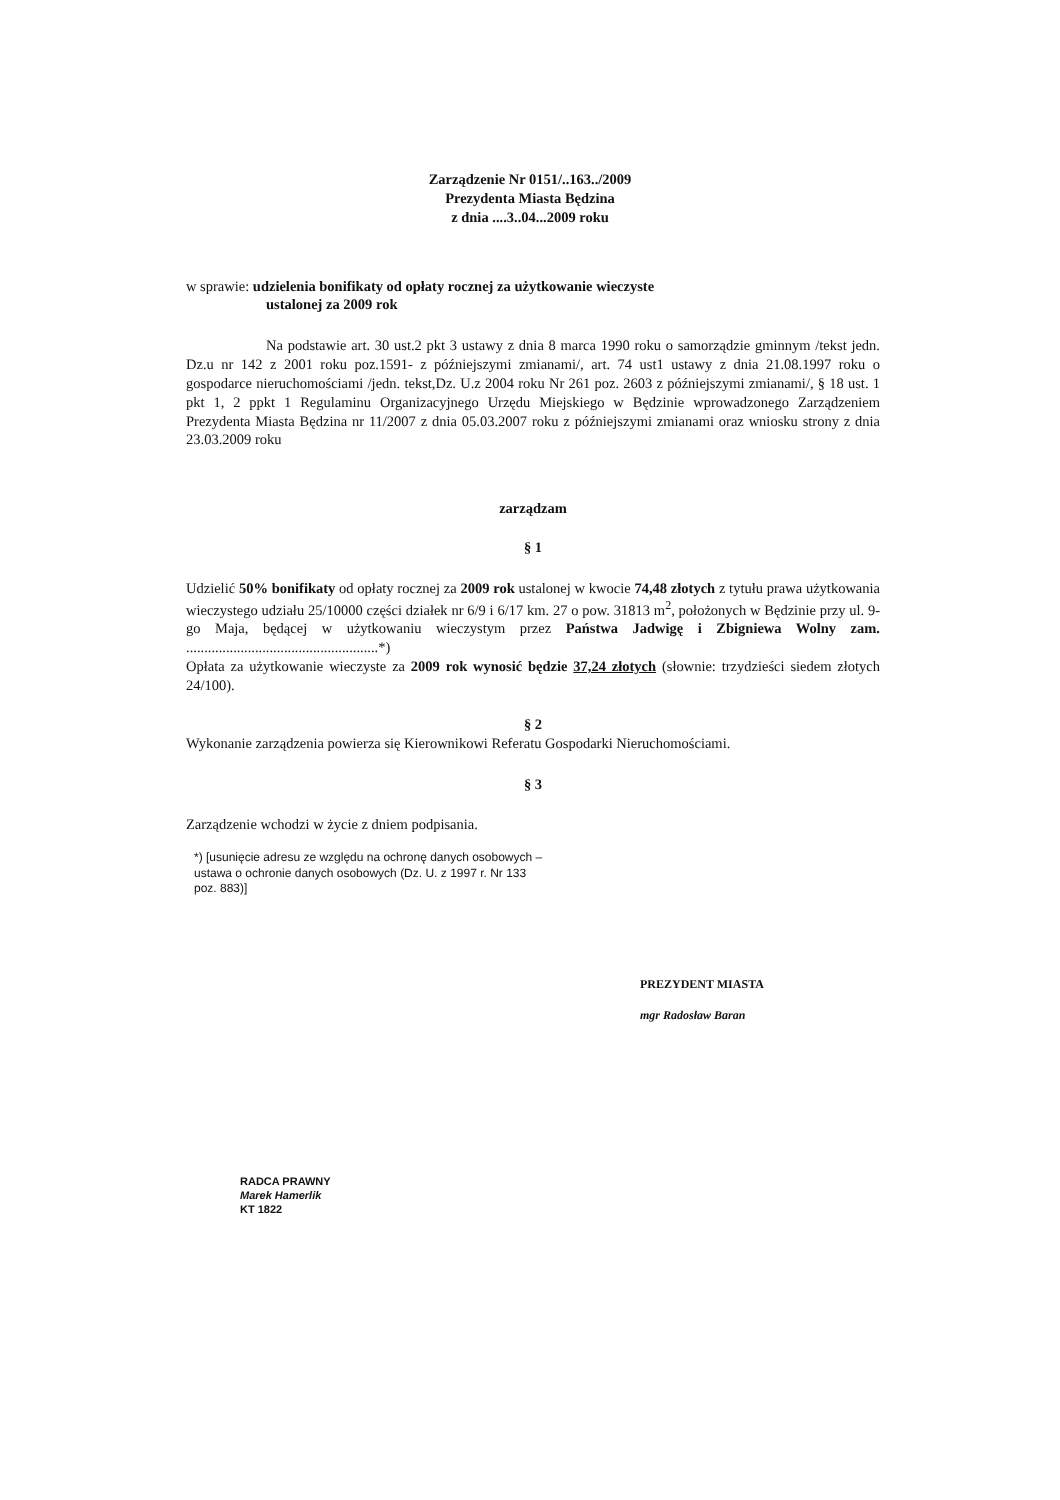Zarządzenie Nr 0151/..163../2009
Prezydenta Miasta Będzina
z dnia ....3..04...2009 roku
w sprawie: udzielenia bonifikaty od opłaty rocznej za użytkowanie wieczyste
ustalonej za 2009 rok
Na podstawie art. 30 ust.2 pkt 3 ustawy z dnia 8 marca 1990 roku o samorządzie gminnym /tekst jedn. Dz.u nr 142 z 2001 roku poz.1591- z późniejszymi zmianami/, art. 74 ust1 ustawy z dnia 21.08.1997 roku o gospodarce nieruchomościami /jedn. tekst,Dz. U.z 2004 roku Nr 261 poz. 2603 z późniejszymi zmianami/, § 18 ust. 1 pkt 1, 2 ppkt 1 Regulaminu Organizacyjnego Urzędu Miejskiego w Będzinie wprowadzonego Zarządzeniem Prezydenta Miasta Będzina nr 11/2007 z dnia 05.03.2007 roku z późniejszymi zmianami oraz wniosku strony z dnia 23.03.2009 roku
zarządzam
§ 1
Udzielić 50% bonifikaty od opłaty rocznej za 2009 rok ustalonej w kwocie 74,48 złotych z tytułu prawa użytkowania wieczystego udziału 25/10000 części działek nr 6/9 i 6/17 km. 27 o pow. 31813 m<sup>2</sup>, położonych w Będzinie przy ul. 9-go Maja, będącej w użytkowaniu wieczystym przez Państwa Jadwigę i Zbigniewa Wolny zam. .....................................................*)
Opłata za użytkowanie wieczyste za 2009 rok wynosić będzie 37,24 złotych (słownie: trzydzieści siedem złotych 24/100).
§ 2
Wykonanie zarządzenia powierza się Kierownikowi Referatu Gospodarki Nieruchomościami.
§ 3
Zarządzenie wchodzi w życie z dniem podpisania.
*) [usunięcie adresu ze względu na ochronę danych osobowych – ustawa o ochronie danych osobowych (Dz. U. z 1997 r. Nr 133 poz. 883)]
PREZYDENT MIASTA
mgr Radosław Baran
RADCA PRAWNY
Marek Hamerlik
KT 1822